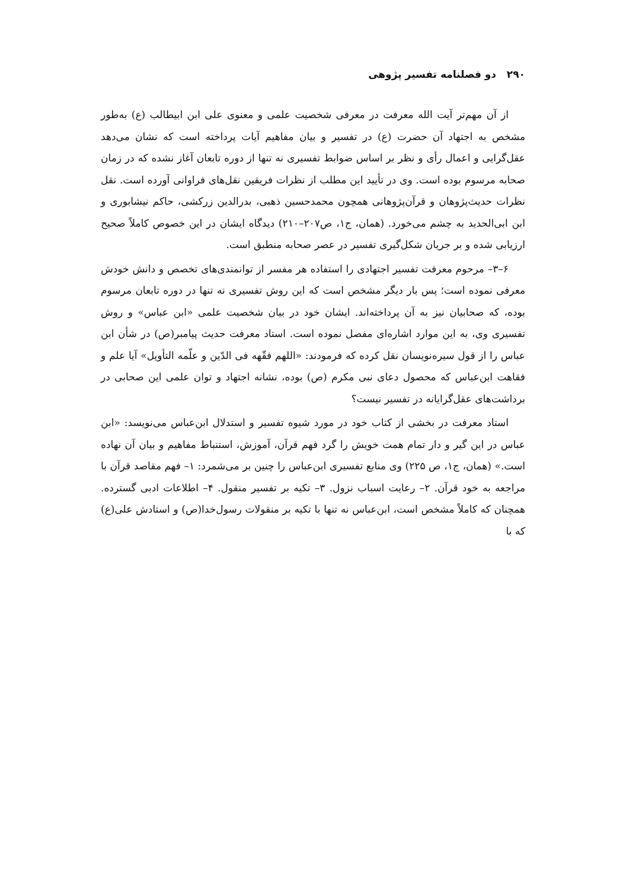۲۹۰ دو فصلنامه تفسیر پژوهی
از آن مهم‌تر آیت الله معرفت در معرفی شخصیت علمی و معنوی علی ابن ابیطالب (ع) به‌طور مشخص به اجتهاد آن حضرت (ع) در تفسیر و بیان مفاهیم آیات پرداخته است که نشان می‌دهد عقل‌گرایی و اعمال رأی و نظر بر اساس ضوابط تفسیری نه تنها از دوره تابعان آغاز نشده که در زمان صحابه مرسوم بوده است. وی در تأیید این مطلب از نظرات فریقین نقل‌های فراوانی آورده است. نقل نظرات حدیث‌پژوهان و قرآن‌پژوهانی همچون محمدحسین ذهبی، بدرالدین زرکشی، حاکم نیشابوری و ابن ابی‌الحدید به چشم می‌خورد. (همان، ج۱، ص۲۰۷–۲۱۰) دیدگاه ایشان در این خصوص کاملاً صحیح ارزیابی شده و بر جریان شکل‌گیری تفسیر در عصر صحابه منطبق است.
۶–۳– مرحوم معرفت تفسیر اجتهادی را استفاده هر مفسر از توانمندی‌های تخصص و دانش خودش معرفی نموده است؛ پس بار دیگر مشخص است که این روش تفسیری نه تنها در دوره تابعان مرسوم بوده، که صحابیان نیز به آن پرداخته‌اند. ایشان خود در بیان شخصیت علمی «ابن عباس» و روش تفسیری وی، به این موارد اشاره‌ای مفصل نموده است. استاد معرفت حدیث پیامبر(ص) در شأن ابن عباس را از قول سیره‌نویسان نقل کرده که فرمودند: «اللهم فقّهه فی الدّین و علّمه التأویل» آیا علم و فقاهت ابن‌عباس که محصول دعای نبی مکرم (ص) بوده، نشانه اجتهاد و توان علمی این صحابی در برداشت‌های عقل‌گرایانه در تفسیر نیست؟
استاد معرفت در بخشی از کتاب خود در مورد شیوه تفسیر و استدلال ابن‌عباس می‌نویسد: «ابن عباس در این گیر و دار تمام همت خویش را گرد فهم قرآن، آموزش، استنباط مفاهیم و بیان آن نهاده است.» (همان، ج۱، ص ۲۲۵) وی منابع تفسیری ابن‌عباس را چنین بر می‌شمرد: ۱– فهم مقاصد قرآن با مراجعه به خود قرآن. ۲– رعایت اسباب نزول. ۳– تکیه بر تفسیر منقول. ۴– اطلاعات ادبی گسترده. همچنان که کاملاً مشخص است، ابن‌عباس نه تنها با تکیه بر منقولات رسول‌خدا(ص) و استادش علی(ع) که با